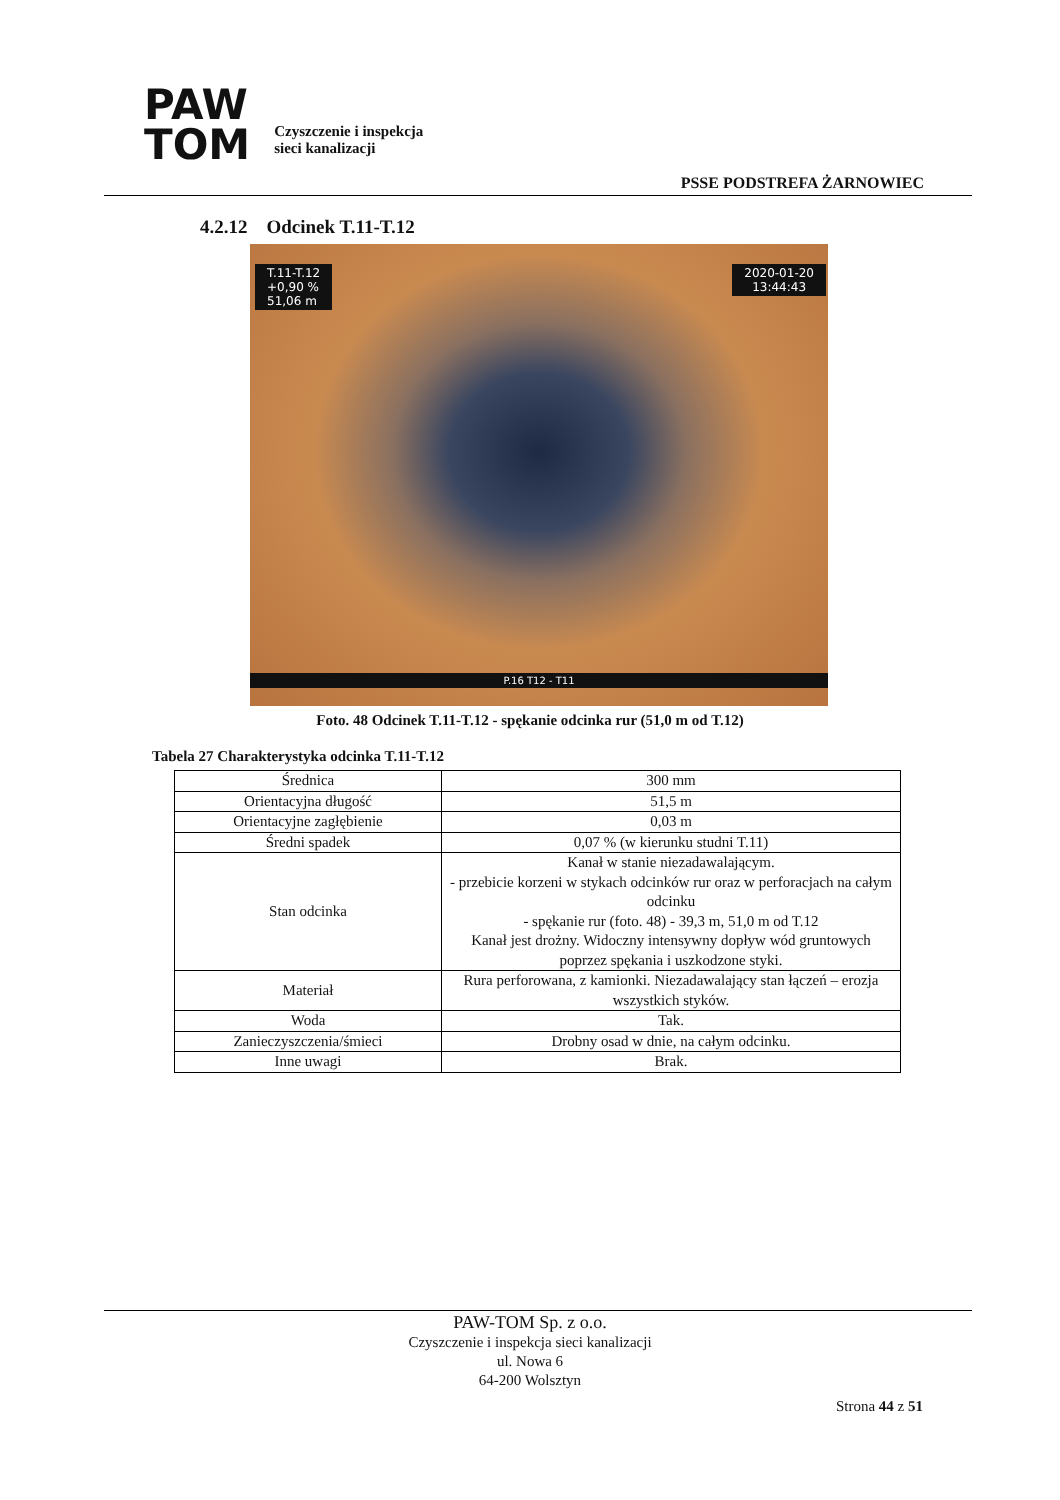PAW
TOM
Czyszczenie i inspekcja
sieci kanalizacji
PSSE PODSTREFA ŻARNOWIEC
4.2.12 Odcinek T.11-T.12
T.11-T.12
+0,90 %
51,06 m
2020-01-20
13:44:43
P.16 T12 - T11
Foto. 48 Odcinek T.11-T.12 - spękanie odcinka rur (51,0 m od T.12)
Tabela 27 Charakterystyka odcinka T.11-T.12
| Średnica | 300 mm |
| Orientacyjna długość | 51,5 m |
| Orientacyjne zagłębienie | 0,03 m |
| Średni spadek | 0,07 % (w kierunku studni T.11) |
| Stan odcinka | Kanał w stanie niezadawalającym. - przebicie korzeni w stykach odcinków rur oraz w perforacjach na całym odcinku - spękanie rur (foto. 48) - 39,3 m, 51,0 m od T.12 Kanał jest drożny. Widoczny intensywny dopływ wód gruntowych poprzez spękania i uszkodzone styki. |
| Materiał | Rura perforowana, z kamionki. Niezadawalający stan łączeń – erozja wszystkich styków. |
| Woda | Tak. |
| Zanieczyszczenia/śmieci | Drobny osad w dnie, na całym odcinku. |
| Inne uwagi | Brak. |
PAW-TOM Sp. z o.o.
Czyszczenie i inspekcja sieci kanalizacji
ul. Nowa 6
64-200 Wolsztyn
Strona 44 z 51